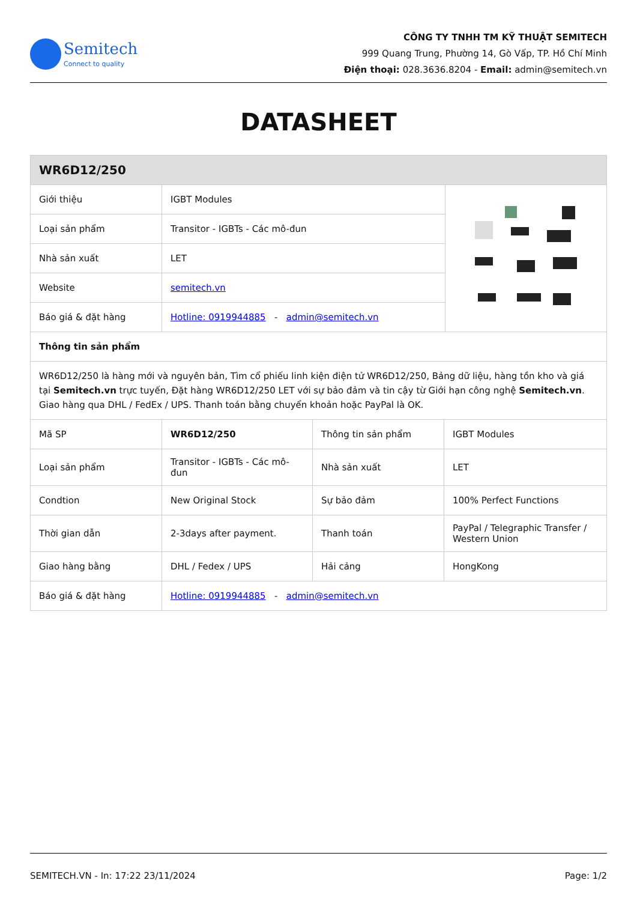Semitech
Connect to quality
CÔNG TY TNHH TM KỸ THUẬT SEMITECH
999 Quang Trung, Phường 14, Gò Vấp, TP. Hồ Chí Minh
Điện thoại: 028.3636.8204 - Email: admin@semitech.vn
DATASHEET
| WR6D12/250 | | |
| Giới thiệu | IGBT Modules | |
| Loại sản phẩm | Transitor - IGBTs - Các mô-đun | |
| Nhà sản xuất | LET | |
| Website | semitech.vn | |
| Báo giá & đặt hàng | Hotline: 0919944885 - admin@semitech.vn | |
| Thông tin sản phẩm | | |
| WR6D12/250 là hàng mới và nguyên bản, Tìm cổ phiếu linh kiện điện tử WR6D12/250, Bảng dữ liệu, hàng tồn kho và giá tại Semitech.vn trực tuyến, Đặt hàng WR6D12/250 LET với sự bảo đảm và tin cậy từ Giới hạn công nghệ Semitech.vn . Giao hàng qua DHL / FedEx / UPS. Thanh toán bằng chuyển khoản hoặc PayPal là OK. | | |
| Mã SP | WR6D12/250 | Thông tin sản phẩm | IGBT Modules |
| Loại sản phẩm | Transitor - IGBTs - Các mô-đun | Nhà sản xuất | LET |
| Condtion | New Original Stock | Sự bảo đảm | 100% Perfect Functions |
| Thời gian dẫn | 2-3days after payment. | Thanh toán | PayPal / Telegraphic Transfer / Western Union |
| Giao hàng bằng | DHL / Fedex / UPS | Hải cảng | HongKong |
| Báo giá & đặt hàng | Hotline: 0919944885 - admin@semitech.vn | | |
SEMITECH.VN - In: 17:22 23/11/2024 Page: 1/2